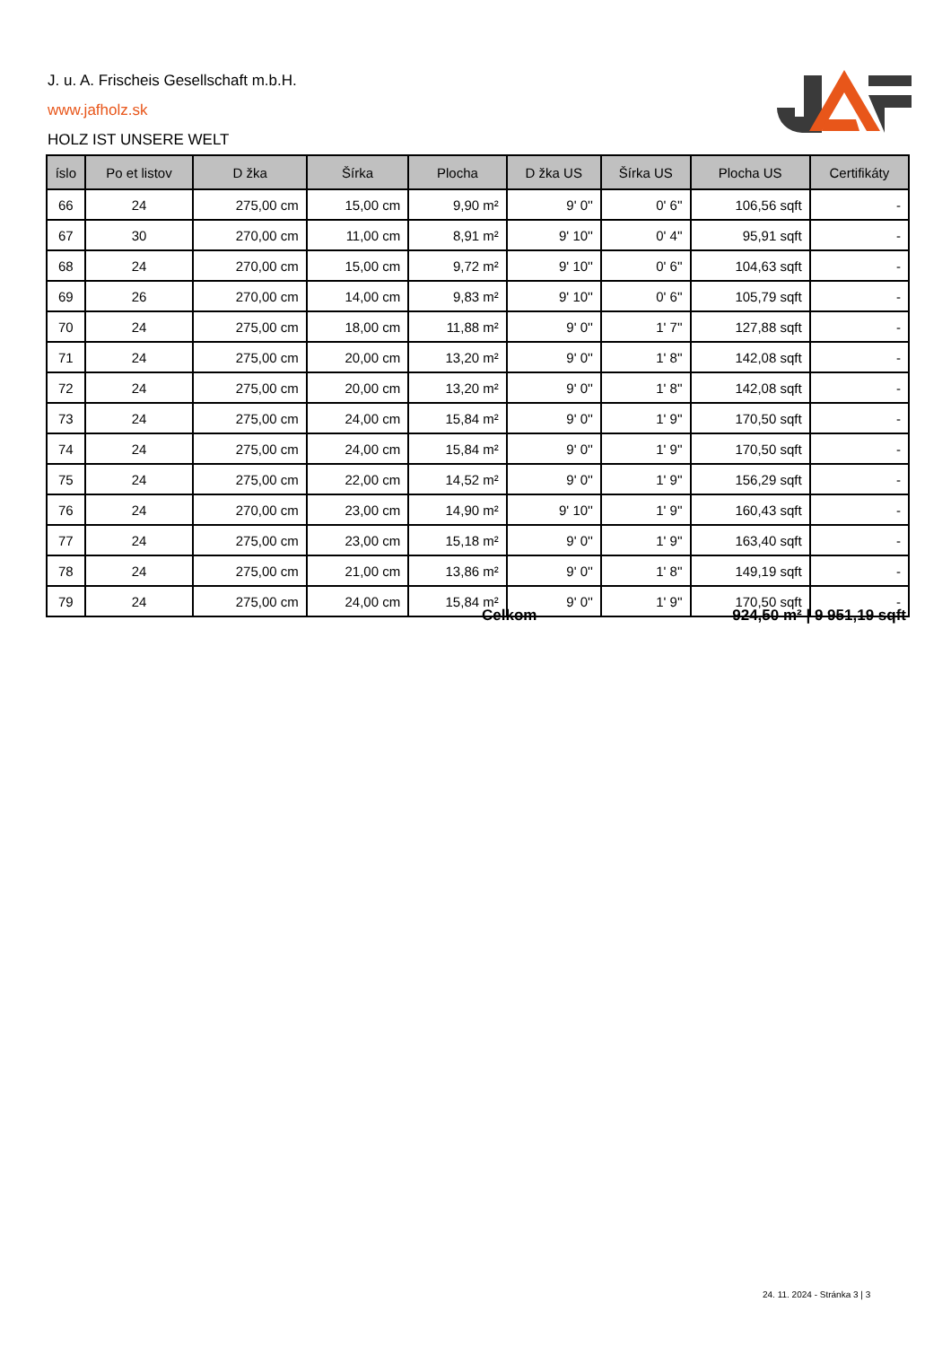J. u. A. Frischeis Gesellschaft m.b.H.
www.jafholz.sk
HOLZ IST UNSERE WELT
| íslo | Po et listov | D žka | Šírka | Plocha | D žka US | Šírka US | Plocha US | Certifikáty |
| --- | --- | --- | --- | --- | --- | --- | --- | --- |
| 66 | 24 | 275,00 cm | 15,00 cm | 9,90 m² | 9' 0'' | 0' 6'' | 106,56 sqft | - |
| 67 | 30 | 270,00 cm | 11,00 cm | 8,91 m² | 9' 10'' | 0' 4'' | 95,91 sqft | - |
| 68 | 24 | 270,00 cm | 15,00 cm | 9,72 m² | 9' 10'' | 0' 6'' | 104,63 sqft | - |
| 69 | 26 | 270,00 cm | 14,00 cm | 9,83 m² | 9' 10'' | 0' 6'' | 105,79 sqft | - |
| 70 | 24 | 275,00 cm | 18,00 cm | 11,88 m² | 9' 0'' | 1' 7'' | 127,88 sqft | - |
| 71 | 24 | 275,00 cm | 20,00 cm | 13,20 m² | 9' 0'' | 1' 8'' | 142,08 sqft | - |
| 72 | 24 | 275,00 cm | 20,00 cm | 13,20 m² | 9' 0'' | 1' 8'' | 142,08 sqft | - |
| 73 | 24 | 275,00 cm | 24,00 cm | 15,84 m² | 9' 0'' | 1' 9'' | 170,50 sqft | - |
| 74 | 24 | 275,00 cm | 24,00 cm | 15,84 m² | 9' 0'' | 1' 9'' | 170,50 sqft | - |
| 75 | 24 | 275,00 cm | 22,00 cm | 14,52 m² | 9' 0'' | 1' 9'' | 156,29 sqft | - |
| 76 | 24 | 270,00 cm | 23,00 cm | 14,90 m² | 9' 10'' | 1' 9'' | 160,43 sqft | - |
| 77 | 24 | 275,00 cm | 23,00 cm | 15,18 m² | 9' 0'' | 1' 9'' | 163,40 sqft | - |
| 78 | 24 | 275,00 cm | 21,00 cm | 13,86 m² | 9' 0'' | 1' 8'' | 149,19 sqft | - |
| 79 | 24 | 275,00 cm | 24,00 cm | 15,84 m² | 9' 0'' | 1' 9'' | 170,50 sqft | - |
Celkom 924,50 m² | 9 951,19 sqft
24. 11. 2024 - Stránka 3 | 3